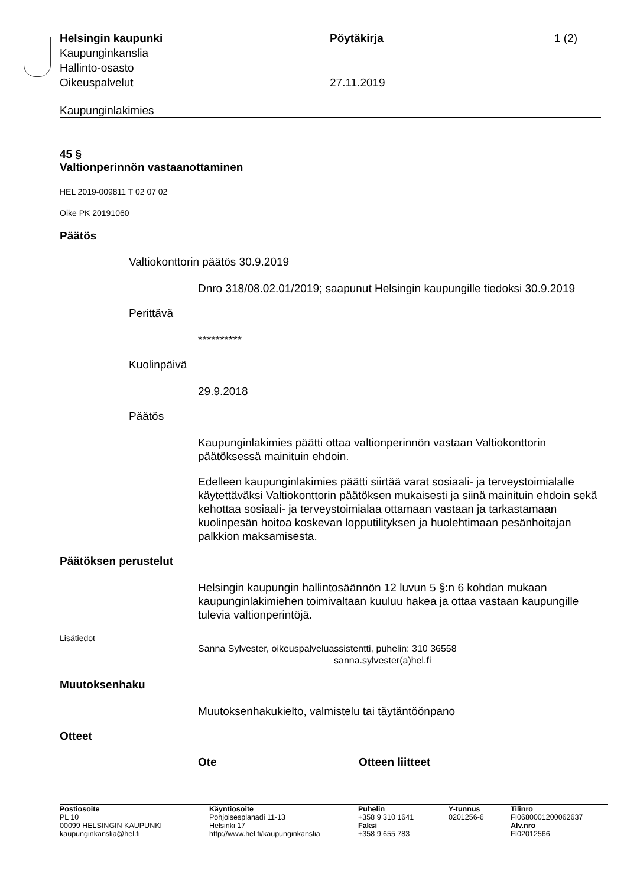Helsingin kaupunki Pöytäkirja 1 (2)
Kaupunginkanslia
Hallinto-osasto
Oikeuspalvelut 27.11.2019
Kaupunginlakimies
45 §
Valtionperinnön vastaanottaminen
HEL 2019-009811 T 02 07 02
Oike PK 20191060
Päätös
Valtiokonttorin päätös 30.9.2019
Dnro 318/08.02.01/2019; saapunut Helsingin kaupungille tiedoksi 30.9.2019
Perittävä
**********
Kuolinpäivä
29.9.2018
Päätös
Kaupunginlakimies päätti ottaa valtionperinnön vastaan Valtiokonttorin päätöksessä mainituin ehdoin.
Edelleen kaupunginlakimies päätti siirtää varat sosiaali- ja terveystoimialalle käytettäväksi Valtiokonttorin päätöksen mukaisesti ja siinä mainituin ehdoin sekä kehottaa sosiaali- ja terveystoimialaa ottamaan vastaan ja tarkastamaan kuolinpesän hoitoa koskevan lopputilityksen ja huolehtimaan pesänhoitajan palkkion maksamisesta.
Päätöksen perustelut
Helsingin kaupungin hallintosäännön 12 luvun 5 §:n 6 kohdan mukaan kaupunginlakimiehen toimivaltaan kuuluu hakea ja ottaa vastaan kaupungille tulevia valtionperintöjä.
Lisätiedot
Sanna Sylvester, oikeuspalveluassistentti, puhelin: 310 36558
sanna.sylvester(a)hel.fi
Muutoksenhaku
Muutoksenhakukielto, valmistelu tai täytäntöönpano
Otteet
| Ote | Otteen liitteet |
| --- | --- |
| Postiosoite PL 10 00099 HELSINGIN KAUPUNKI kaupunginkanslia@hel.fi | Käyntiosoite Pohjoisesplanadi 11-13 Helsinki 17 http://www.hel.fi/kaupunginkanslia | Puhelin +358 9 310 1641 Faksi +358 9 655 783 | Y-tunnus 0201256-6 | Tilinro FI0680001200062637 Alv.nro FI02012566 |